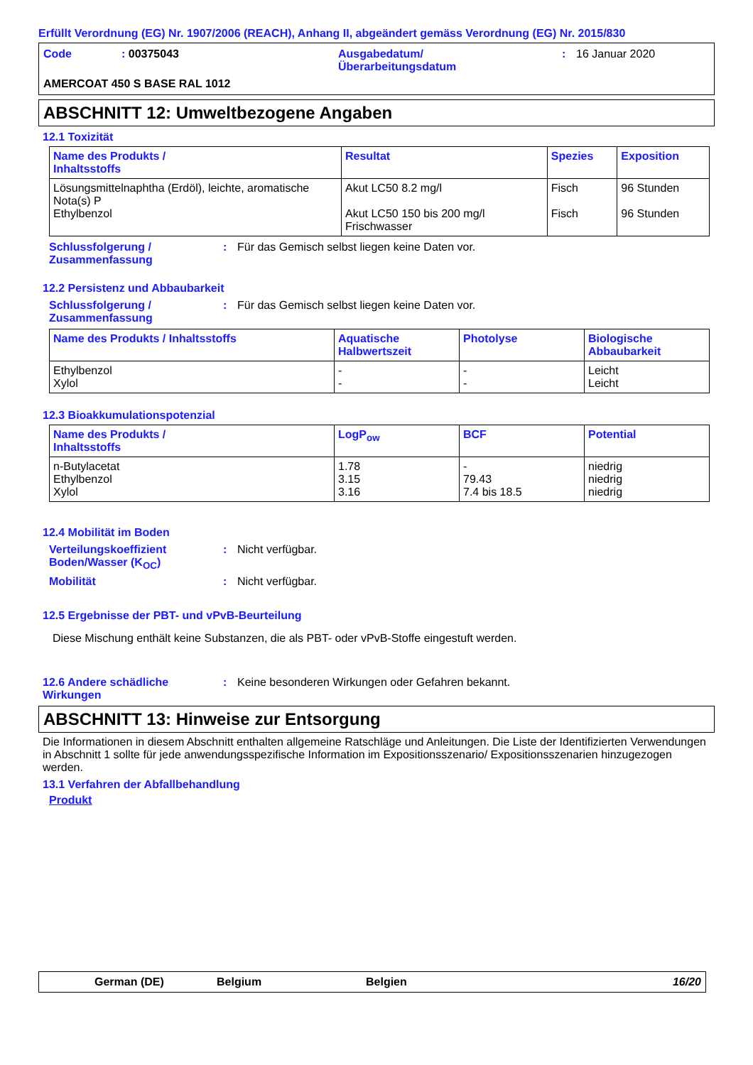Erfüllt Verordnung (EG) Nr. 1907/2006 (REACH), Anhang II, abgeändert gemäss Verordnung (EG) Nr. 2015/830
Code: 00375043 Ausgabedatum/
Überarbeitungsdatum: 16 Januar 2020 AMERCOAT 450 S BASE RAL 1012
ABSCHNITT 12: Umweltbezogene Angaben
12.1 Toxizität
| Name des Produkts / Inhaltsstoffs | Resultat | Spezies | Exposition |
| --- | --- | --- | --- |
| Lösungsmittelnaphtha (Erdöl), leichte, aromatische Nota(s) P Ethylbenzol | Akut LC50 8.2 mg/l Akut LC50 150 bis 200 mg/l Frischwasser | Fisch Fisch | 96 Stunden 96 Stunden |
Schlussfolgerung /
Zusammenfassung: Für das Gemisch selbst liegen keine Daten vor.
12.2 Persistenz und Abbaubarkeit
Schlussfolgerung /
Zusammenfassung: Für das Gemisch selbst liegen keine Daten vor.
| Name des Produkts / Inhaltsstoffs | Aquatische Halbwertszeit | Photolyse | Biologische Abbaubarkeit |
| --- | --- | --- | --- |
| Ethylbenzol Xylol | - - | - - | Leicht Leicht |
12.3 Bioakkumulationspotenzial
| Name des Produkts / Inhaltsstoffs | LogP<sub>ow</sub> | BCF | Potential |
| --- | --- | --- | --- |
| n-Butylacetat Ethylbenzol Xylol | 1.78 3.15 3.16 | - 79.43 7.4 bis 18.5 | niedrig niedrig niedrig |
12.4 Mobilität im Boden
Verteilungskoeffizient
Boden/Wasser (K<sub>OC</sub>): Nicht verfügbar.
Mobilität: Nicht verfügbar.
12.5 Ergebnisse der PBT- und vPvB-Beurteilung
Diese Mischung enthält keine Substanzen, die als PBT- oder vPvB-Stoffe eingestuft werden.
12.6 Andere schädliche
Wirkungen: Keine besonderen Wirkungen oder Gefahren bekannt.
ABSCHNITT 13: Hinweise zur Entsorgung
Die Informationen in diesem Abschnitt enthalten allgemeine Ratschläge und Anleitungen. Die Liste der Identifizierten Verwendungen in Abschnitt 1 sollte für jede anwendungsspezifische Information im Expositionsszenario/ Expositionsszenarien hinzugezogen werden.
13.1 Verfahren der Abfallbehandlung
Produkt
German (DE) Belgium Belgien 16/20